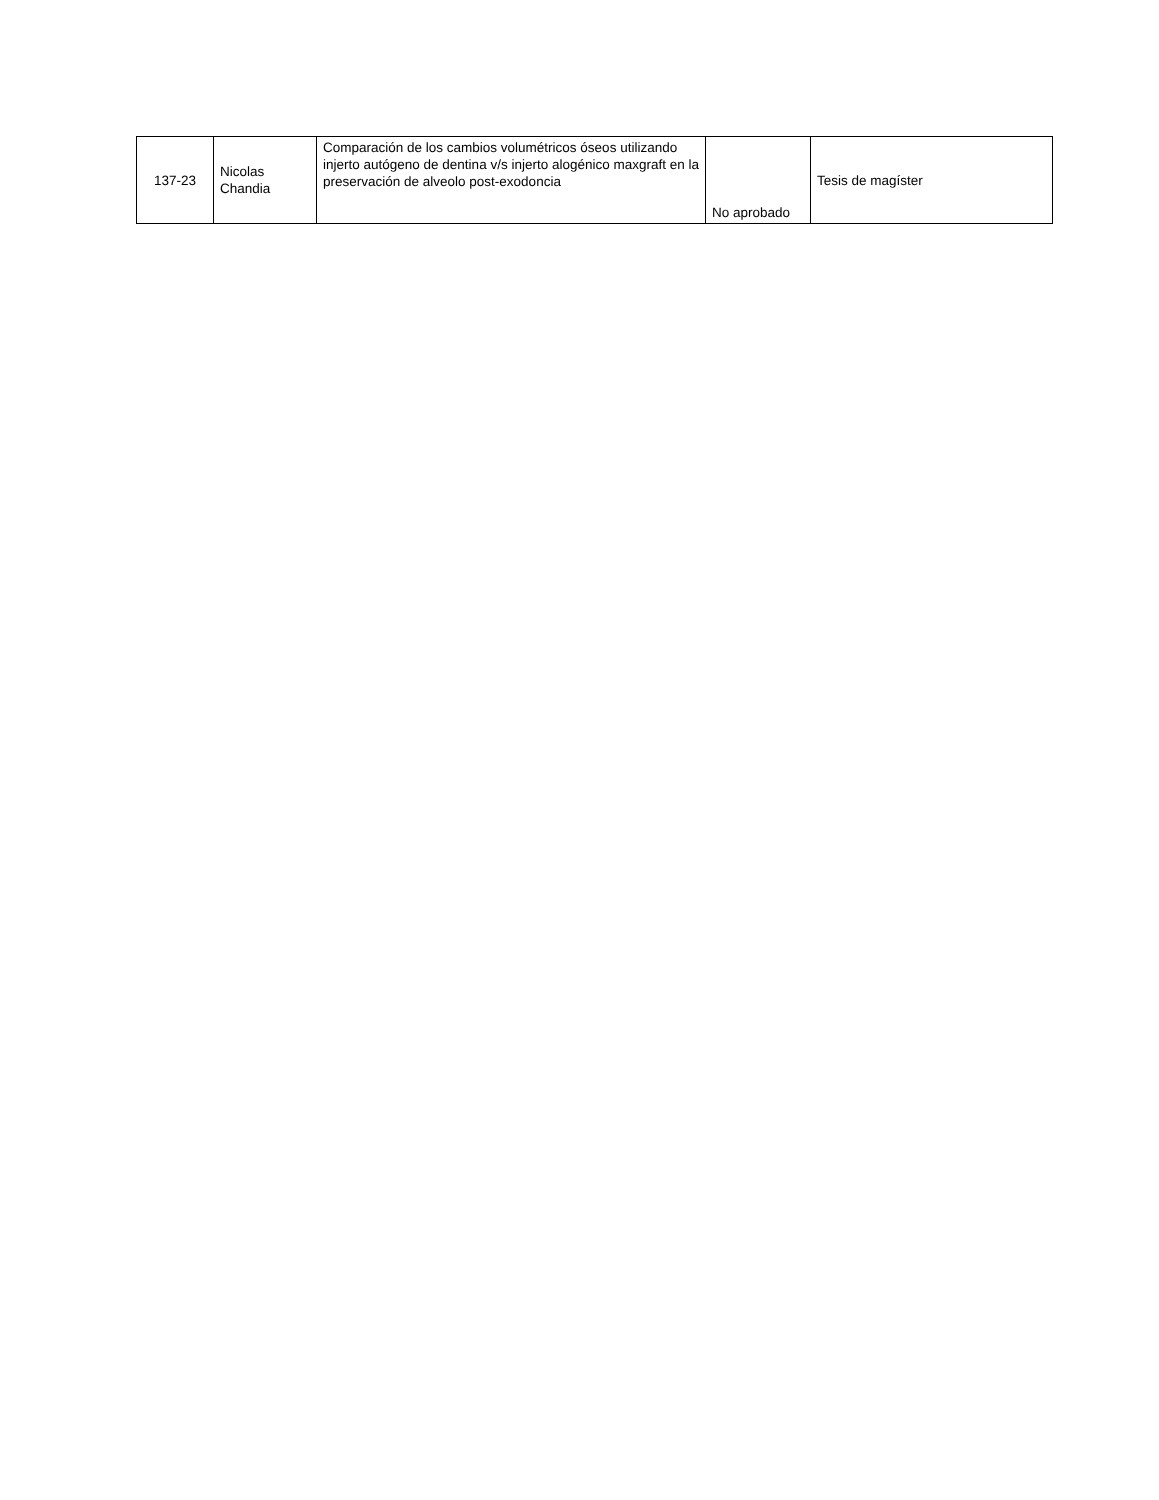| 137-23 | Nicolas Chandia | Comparación de los cambios volumétricos óseos utilizando injerto autógeno de dentina v/s injerto alogénico maxgraft en la preservación de alveolo post-exodoncia | No aprobado | Tesis de magíster |